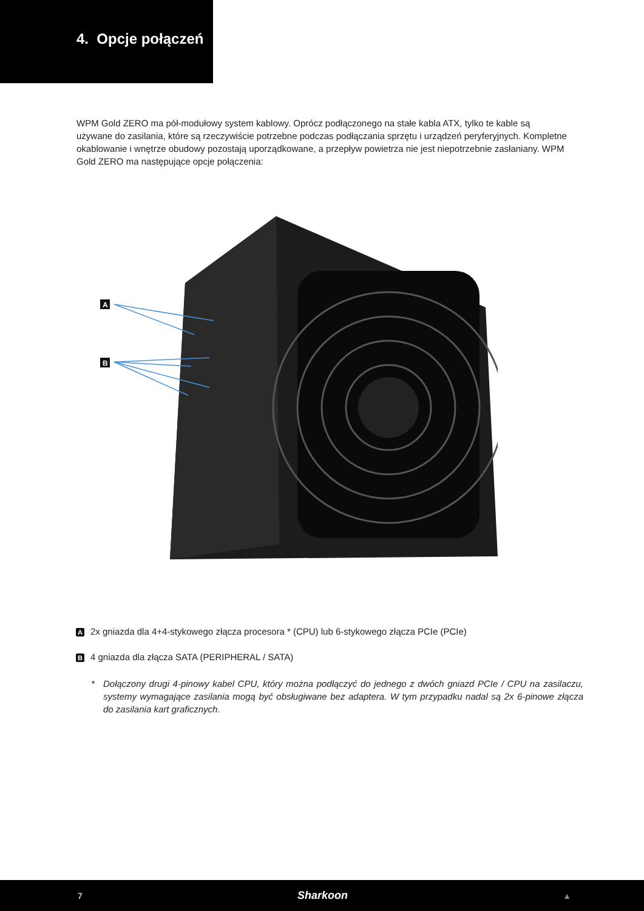4. Opcje połączeń
WPM Gold ZERO ma pół-modułowy system kablowy. Oprócz podłączonego na stałe kabla ATX, tylko te kable są używane do zasilania, które są rzeczywiście potrzebne podczas podłączania sprzętu i urządzeń peryferyjnych. Kompletne okablowanie i wnętrze obudowy pozostają uporządkowane, a przepływ powietrza nie jest niepotrzebnie zasłaniany. WPM Gold ZERO ma następujące opcje połączenia:
A
B
A 2x gniazda dla 4+4-stykowego złącza procesora * (CPU) lub 6-stykowego złącza PCIe (PCIe)
B 4 gniazda dla złącza SATA (PERIPHERAL / SATA)
* Dołączony drugi 4-pinowy kabel CPU, który można podłączyć do jednego z dwóch gniazd PCIe / CPU na zasilaczu, systemy wymagające zasilania mogą być obsługiwane bez adaptera. W tym przypadku nadal są 2x 6-pinowe złącza do zasilania kart graficznych.
7 Sharkoon ▲